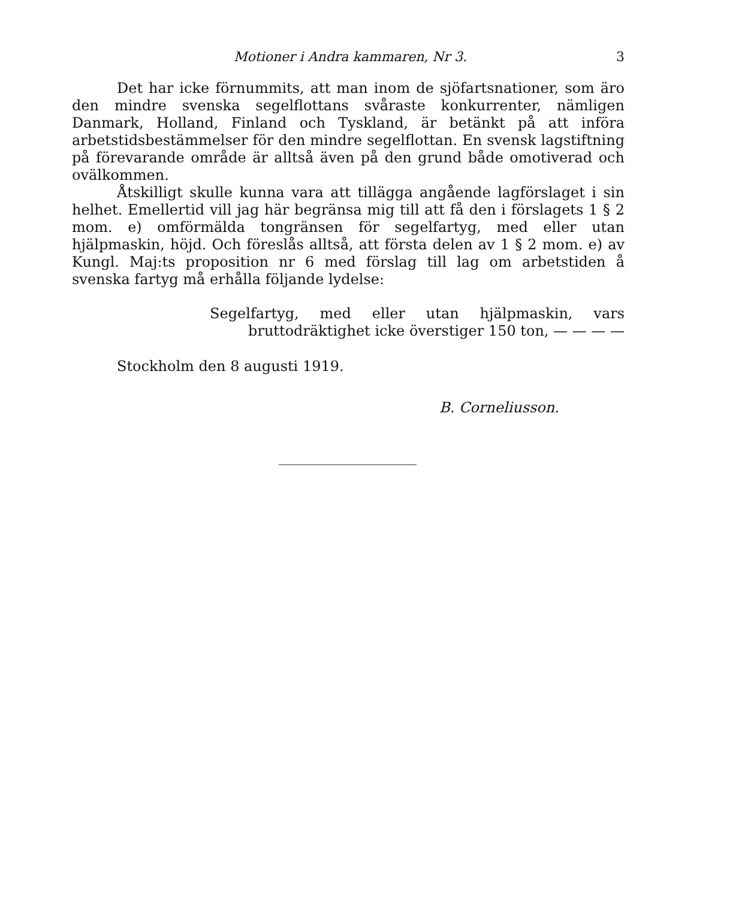Motioner i Andra kammaren, Nr 3. 3
Det har icke förnummits, att man inom de sjöfartsnationer, som äro den mindre svenska segelflottans svåraste konkurrenter, nämligen Danmark, Holland, Finland och Tyskland, är betänkt på att införa arbetstidsbestämmelser för den mindre segelflottan. En svensk lagstiftning på förevarande område är alltså även på den grund både omotiverad och ovälkommen.
Åtskilligt skulle kunna vara att tillägga angående lagförslaget i sin helhet. Emellertid vill jag här begränsa mig till att få den i förslagets 1 § 2 mom. e) omförmälda tongränsen för segelfartyg, med eller utan hjälpmaskin, höjd. Och föreslås alltså, att första delen av 1 § 2 mom. e) av Kungl. Maj:ts proposition nr 6 med förslag till lag om arbetstiden å svenska fartyg må erhålla följande lydelse:
Segelfartyg, med eller utan hjälpmaskin, vars bruttodräktighet icke överstiger 150 ton, — — — —
Stockholm den 8 augusti 1919.
B. Corneliusson.